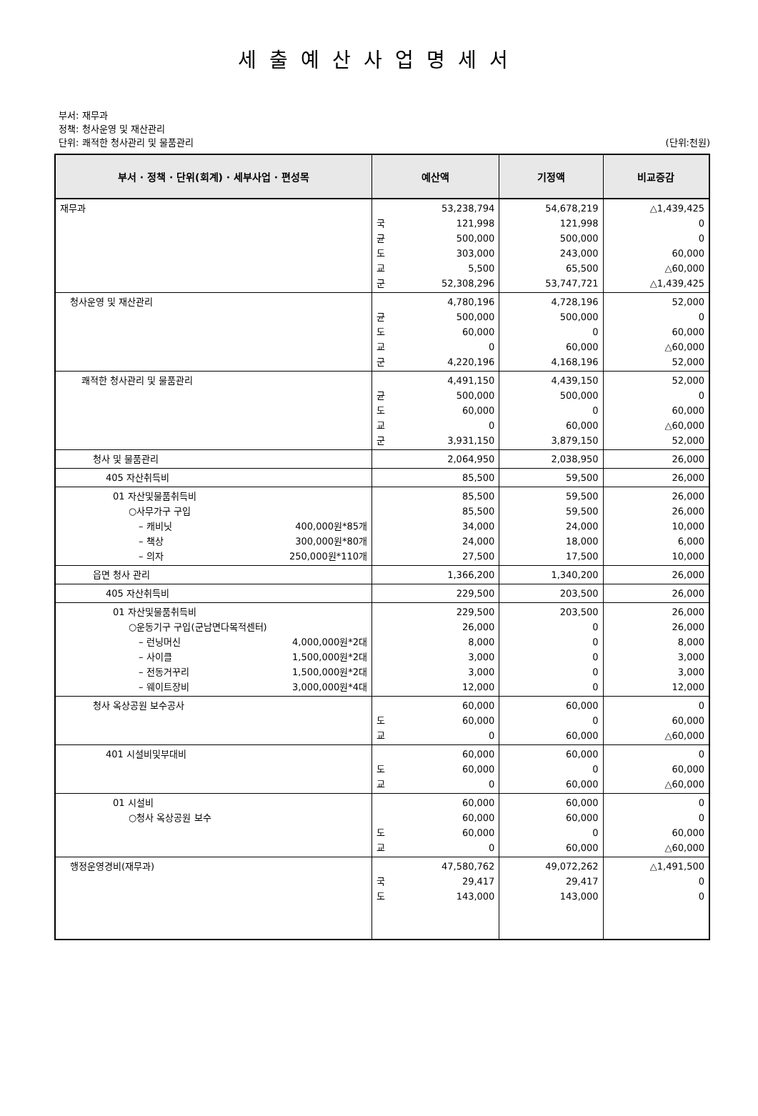세출예산사업명세서
부서: 재무과
정책: 청사운영 및 재산관리
단위: 쾌적한 청사관리 및 물품관리 (단위:천원)
| 부서 · 정책 · 단위(회계) · 세부사업 · 편성목 | 예산액 | 기정액 | 비교증감 |
| --- | --- | --- | --- |
| 재무과 | 53,238,794 국 121,998 균 500,000 도 303,000 교 5,500 군 52,308,296 | 54,678,219 121,998 500,000 243,000 65,500 53,747,721 | △1,439,425 0 0 60,000 △60,000 △1,439,425 |
| 청사운영 및 재산관리 | 4,780,196 균 500,000 도 60,000 교 0 군 4,220,196 | 4,728,196 500,000 0 60,000 4,168,196 | 52,000 0 60,000 △60,000 52,000 |
| 쾌적한 청사관리 및 물품관리 | 4,491,150 균 500,000 도 60,000 교 0 군 3,931,150 | 4,439,150 500,000 0 60,000 3,879,150 | 52,000 0 60,000 △60,000 52,000 |
| 청사 및 물품관리 | 2,064,950 | 2,038,950 | 26,000 |
| 405 자산취득비 | 85,500 | 59,500 | 26,000 |
| 01 자산및물품취득비 ○사무가구 구입 – 캐비닛 400,000원*85개 – 책상 300,000원*80개 – 의자 250,000원*110개 | 85,500 85,500 34,000 24,000 27,500 | 59,500 59,500 24,000 18,000 17,500 | 26,000 26,000 10,000 6,000 10,000 |
| 읍면 청사 관리 | 1,366,200 | 1,340,200 | 26,000 |
| 405 자산취득비 | 229,500 | 203,500 | 26,000 |
| 01 자산및물품취득비 ○운동기구 구입(군남면다목적센터) – 런닝머신 4,000,000원*2대 – 사이클 1,500,000원*2대 – 전동거꾸리 1,500,000원*2대 – 웨이트장비 3,000,000원*4대 | 229,500 26,000 8,000 3,000 3,000 12,000 | 203,500 0 0 0 0 0 | 26,000 26,000 8,000 3,000 3,000 12,000 |
| 청사 옥상공원 보수공사 | 60,000 도 60,000 교 0 | 60,000 0 60,000 | 0 60,000 △60,000 |
| 401 시설비및부대비 | 60,000 도 60,000 교 0 | 60,000 0 60,000 | 0 60,000 △60,000 |
| 01 시설비 ○청사 옥상공원 보수 | 60,000 60,000 도 60,000 교 0 | 60,000 60,000 0 60,000 | 0 0 60,000 △60,000 |
| 행정운영경비(재무과) | 47,580,762 국 29,417 도 143,000 | 49,072,262 29,417 143,000 | △1,491,500 0 0 |